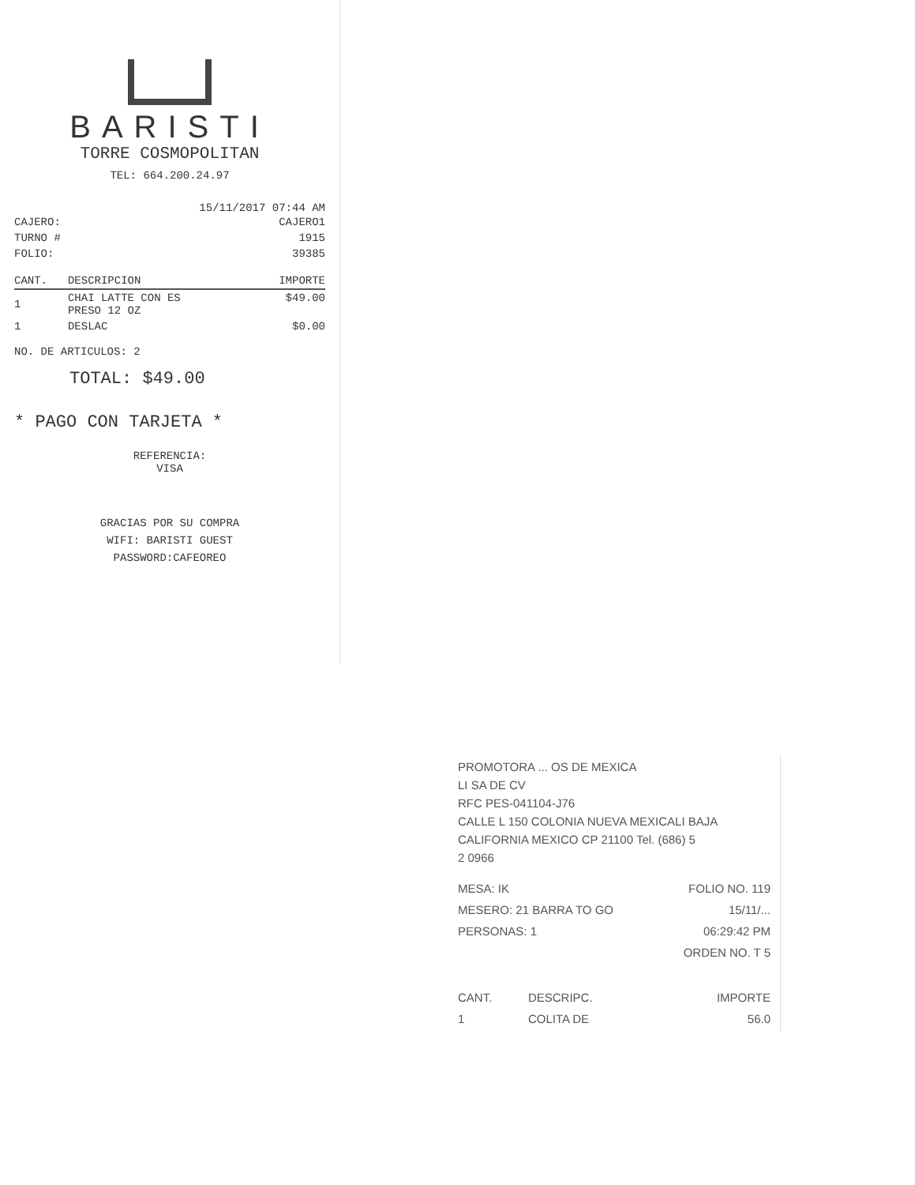BARISTI
TORRE COSMOPOLITAN
TEL: 664.200.24.97
15/11/2017 07:44 AM
| CAJERO: | CAJERO1 |
| TURNO # | 1915 |
| FOLIO: | 39385 |
| CANT. | DESCRIPCION | IMPORTE |
| --- | --- | --- |
| 1 | CHAI LATTE CON ES PRESO 12 OZ | $49.00 |
| 1 | DESLAC | $0.00 |
NO. DE ARTICULOS: 2
TOTAL: $49.00
* PAGO CON TARJETA *
REFERENCIA:
VISA
GRACIAS POR SU COMPRA
WIFI: BARISTI GUEST
PASSWORD:CAFEOREO
PROMOTORA ... OS DE MEXICA
LI SA DE CV
RFC PES-041104-J76
CALLE L 150 COLONIA NUEVA MEXICALI BAJA
CALIFORNIA MEXICO CP 21100 Tel. (686) 5
2 0966
| MESA: IK | FOLIO NO. 119 |
| MESERO: 21 BARRA TO GO | 15/11/... |
| PERSONAS: 1 | 06:29:42 PM |
| | ORDEN NO. T 5 |
| CANT. | DESCRIPC. | IMPORTE |
| --- | --- | --- |
| 1 | COLITA DE | 56.0 |